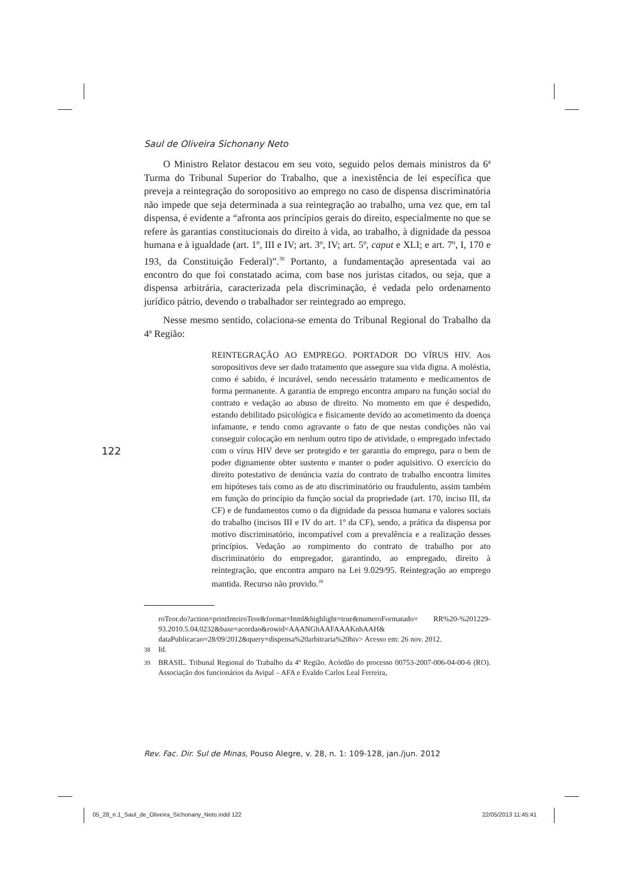Saul de Oliveira Sichonany Neto
O Ministro Relator destacou em seu voto, seguido pelos demais ministros da 6ª Turma do Tribunal Superior do Trabalho, que a inexistência de lei específica que preveja a reintegração do soropositivo ao emprego no caso de dispensa discriminatória não impede que seja determinada a sua reintegração ao trabalho, uma vez que, em tal dispensa, é evidente a “afronta aos princípios gerais do direito, especialmente no que se refere às garantias constitucionais do direito à vida, ao trabalho, à dignidade da pessoa humana e à igualdade (art. 1º, III e IV; art. 3º, IV; art. 5º, caput e XLI; e art. 7º, I, 170 e 193, da Constituição Federal)”.<sup>38</sup> Portanto, a fundamentação apresentada vai ao encontro do que foi constatado acima, com base nos juristas citados, ou seja, que a dispensa arbitrária, caracterizada pela discriminação, é vedada pelo ordenamento jurídico pátrio, devendo o trabalhador ser reintegrado ao emprego.
Nesse mesmo sentido, colaciona-se ementa do Tribunal Regional do Trabalho da 4ª Região:
REINTEGRAÇÃO AO EMPREGO. PORTADOR DO VÍRUS HIV. Aos soropositivos deve ser dado tratamento que assegure sua vida digna. A moléstia, como é sabido, é incurável, sendo necessário tratamento e medicamentos de forma permanente. A garantia de emprego encontra amparo na função social do contrato e vedação ao abuso de direito. No momento em que é despedido, estando debilitado psicológica e fisicamente devido ao acometimento da doença infamante, e tendo como agravante o fato de que nestas condições não vai conseguir colocação em nenhum outro tipo de atividade, o empregado infectado com o vírus HIV deve ser protegido e ter garantia do emprego, para o bem de poder dignamente obter sustento e manter o poder aquisitivo. O exercício do direito potestativo de denúncia vazia do contrato de trabalho encontra limites em hipóteses tais como as de ato discriminatório ou fraudulento, assim também em função do princípio da função social da propriedade (art. 170, inciso III, da CF) e de fundamentos como o da dignidade da pessoa humana e valores sociais do trabalho (incisos III e IV do art. 1º da CF), sendo, a prática da dispensa por motivo discriminatório, incompatível com a prevalência e a realização desses princípios. Vedação ao rompimento do contrato de trabalho por ato discriminatório do empregador, garantindo, ao empregado, direito à reintegração, que encontra amparo na Lei 9.029/95. Reintegração ao emprego mantida. Recurso não provido.<sup>39</sup>
roTeor.do?action=printInteiroTeor&format=html&highlight=true&numeroFormatado= RR%20-%201229-93.2010.5.04.0232&base=acordao&rowid=AAANGhAAFAAAKnhAAH& dataPublicacao=28/09/2012&query=dispensa%20arbitraria%20hiv> Acesso em: 26 nov. 2012.
<sup>38</sup> Id.
<sup>39</sup> BRASIL. Tribunal Regional do Trabalho da 4ª Região. Acórdão do processo 00753-2007-006-04-00-6 (RO). Associação dos funcionários da Avipal – AFA e Evaldo Carlos Leal Ferreira,
122
Rev. Fac. Dir. Sul de Minas, Pouso Alegre, v. 28, n. 1: 109-128, jan./jun. 2012
05_28_n.1_Saul_de_Oliveira_Sichonany_Neto.indd 122
22/05/2013 11:45:41